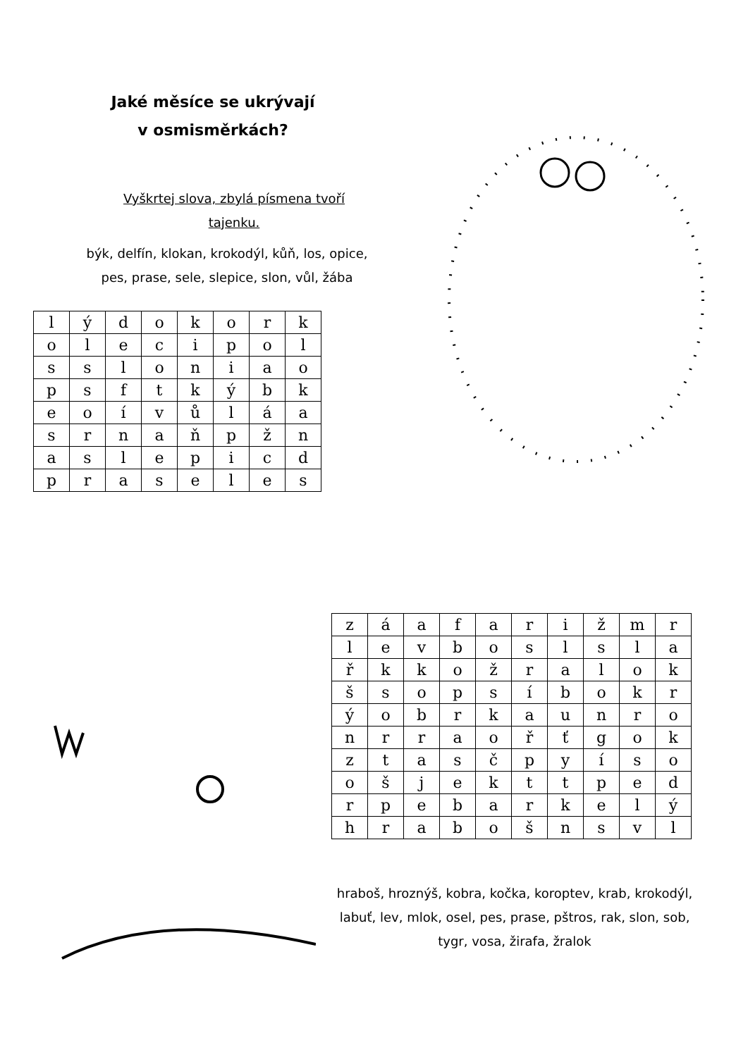Jaké měsíce se ukrývají
v osmisměrkách?
Vyškrtej slova, zbylá písmena tvoří tajenku.
býk, delfín, klokan, krokodýl, kůň, los, opice, pes, prase, sele, slepice, slon, vůl, žába
| l | ý | d | o | k | o | r | k |
| o | l | e | c | i | p | o | l |
| s | s | l | o | n | i | a | o |
| p | s | f | t | k | ý | b | k |
| e | o | í | v | ů | l | á | a |
| s | r | n | a | ň | p | ž | n |
| a | s | l | e | p | i | c | d |
| p | r | a | s | e | l | e | s |
| z | á | a | f | a | r | i | ž | m | r |
| l | e | v | b | o | s | l | s | l | a |
| ř | k | k | o | ž | r | a | l | o | k |
| š | s | o | p | s | í | b | o | k | r |
| ý | o | b | r | k | a | u | n | r | o |
| n | r | r | a | o | ř | ť | g | o | k |
| z | t | a | s | č | p | y | í | s | o |
| o | š | j | e | k | t | t | p | e | d |
| r | p | e | b | a | r | k | e | l | ý |
| h | r | a | b | o | š | n | s | v | l |
hraboš, hroznýš, kobra, kočka, koroptev, krab, krokodýl, labuť, lev, mlok, osel, pes, prase, pštros, rak, slon, sob, tygr, vosa, žirafa, žralok